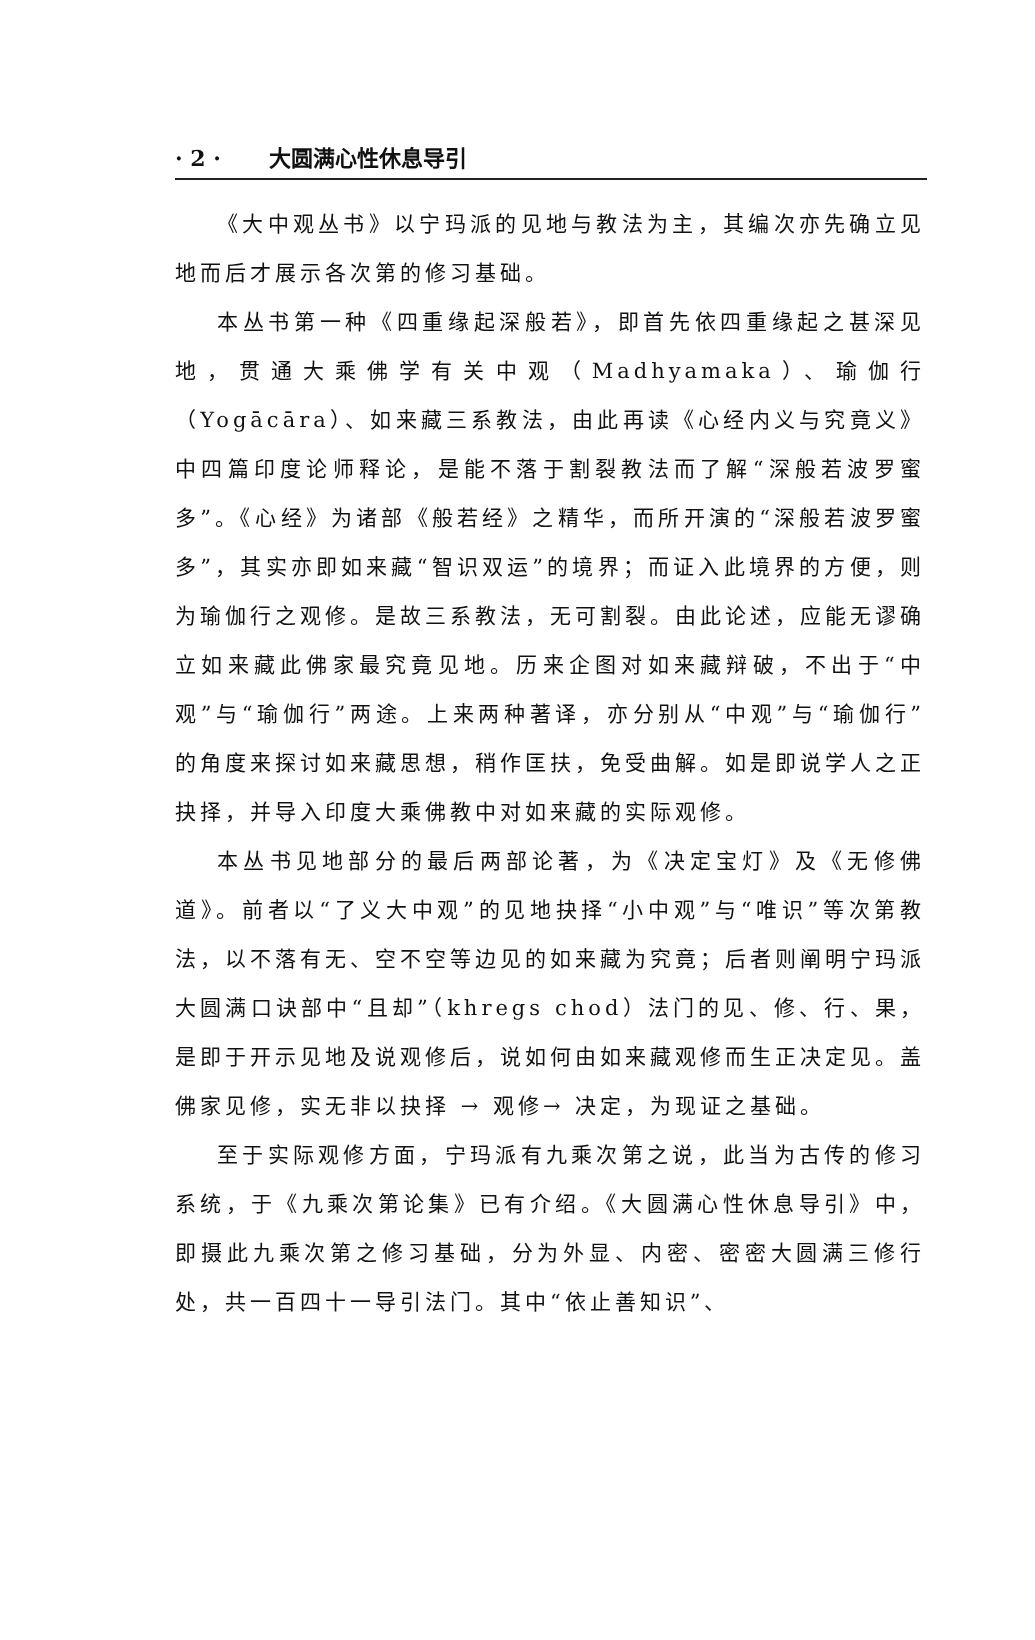· 2 · 大圆满心性休息导引
《大中观丛书》以宁玛派的见地与教法为主，其编次亦先确立见地而后才展示各次第的修习基础。
本丛书第一种《四重缘起深般若》，即首先依四重缘起之甚深见地，贯通大乘佛学有关中观（Madhyamaka）、瑜伽行（Yogācāra）、如来藏三系教法，由此再读《心经内义与究竟义》中四篇印度论师释论，是能不落于割裂教法而了解“深般若波罗蜜多”。《心经》为诸部《般若经》之精华，而所开演的“深般若波罗蜜多”，其实亦即如来藏“智识双运”的境界；而证入此境界的方便，则为瑜伽行之观修。是故三系教法，无可割裂。由此论述，应能无谬确立如来藏此佛家最究竟见地。历来企图对如来藏辩破，不出于“中观”与“瑜伽行”两途。上来两种著译，亦分别从“中观”与“瑜伽行”的角度来探讨如来藏思想，稍作匡扶，免受曲解。如是即说学人之正抉择，并导入印度大乘佛教中对如来藏的实际观修。
本丛书见地部分的最后两部论著，为《决定宝灯》及《无修佛道》。前者以“了义大中观”的见地抉择“小中观”与“唯识”等次第教法，以不落有无、空不空等边见的如来藏为究竟；后者则阐明宁玛派大圆满口诀部中“且却”（khregs chod）法门的见、修、行、果，是即于开示见地及说观修后，说如何由如来藏观修而生正决定见。盖佛家见修，实无非以抉择 → 观修→ 决定，为现证之基础。
至于实际观修方面，宁玛派有九乘次第之说，此当为古传的修习系统，于《九乘次第论集》已有介绍。《大圆满心性休息导引》中，即摄此九乘次第之修习基础，分为外显、内密、密密大圆满三修行处，共一百四十一导引法门。其中“依止善知识”、